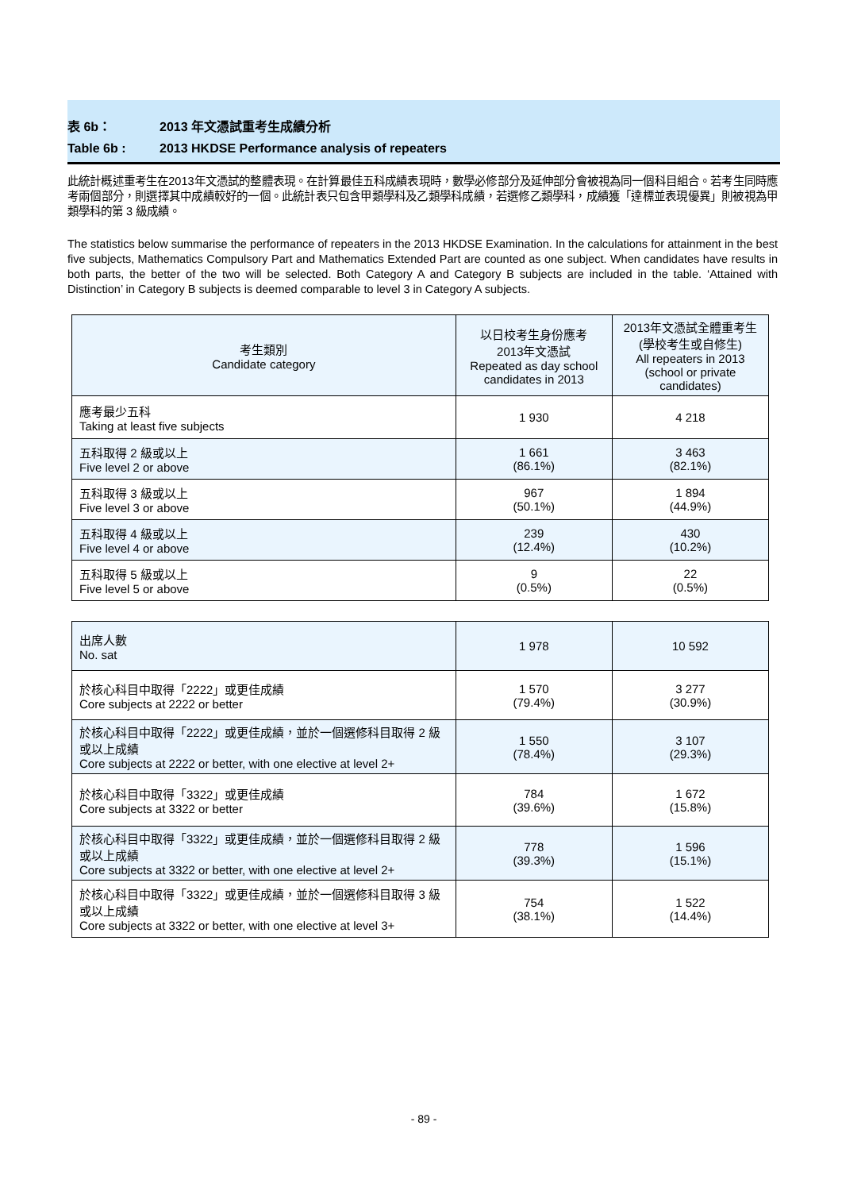表 6b： 2013 年文憑試重考生成績分析
Table 6b : 2013 HKDSE Performance analysis of repeaters
此統計概述重考生在2013年文憑試的整體表現。在計算最佳五科成績表現時，數學必修部分及延伸部分會被視為同一個科目組合。若考生同時應考兩個部分，則選擇其中成績較好的一個。此統計表只包含甲類學科及乙類學科成績，若選修乙類學科，成績獲「達標並表現優異」則被視為甲類學科的第 3 級成績。
The statistics below summarise the performance of repeaters in the 2013 HKDSE Examination. In the calculations for attainment in the best five subjects, Mathematics Compulsory Part and Mathematics Extended Part are counted as one subject. When candidates have results in both parts, the better of the two will be selected. Both Category A and Category B subjects are included in the table. ‘Attained with Distinction’ in Category B subjects is deemed comparable to level 3 in Category A subjects.
| 考生類別 Candidate category | 以日校考生身份應考 2013年文憑試 Repeated as day school candidates in 2013 | 2013年文憑試全體重考生 (學校考生或自修生) All repeaters in 2013 (school or private candidates) |
| --- | --- | --- |
| 應考最少五科 Taking at least five subjects | 1 930 | 4 218 |
| 五科取得 2 級或以上 Five level 2 or above | 1 661 (86.1%) | 3 463 (82.1%) |
| 五科取得 3 級或以上 Five level 3 or above | 967 (50.1%) | 1 894 (44.9%) |
| 五科取得 4 級或以上 Five level 4 or above | 239 (12.4%) | 430 (10.2%) |
| 五科取得 5 級或以上 Five level 5 or above | 9 (0.5%) | 22 (0.5%) |
| 出席人數 No. sat | 1 978 | 10 592 |
| 於核心科目中取得「2222」或更佳成績 Core subjects at 2222 or better | 1 570 (79.4%) | 3 277 (30.9%) |
| 於核心科目中取得「2222」或更佳成績，並於一個選修科目取得 2 級或以上成績 Core subjects at 2222 or better, with one elective at level 2+ | 1 550 (78.4%) | 3 107 (29.3%) |
| 於核心科目中取得「3322」或更佳成績 Core subjects at 3322 or better | 784 (39.6%) | 1 672 (15.8%) |
| 於核心科目中取得「3322」或更佳成績，並於一個選修科目取得 2 級或以上成績 Core subjects at 3322 or better, with one elective at level 2+ | 778 (39.3%) | 1 596 (15.1%) |
| 於核心科目中取得「3322」或更佳成績，並於一個選修科目取得 3 級或以上成績 Core subjects at 3322 or better, with one elective at level 3+ | 754 (38.1%) | 1 522 (14.4%) |
- 89 -